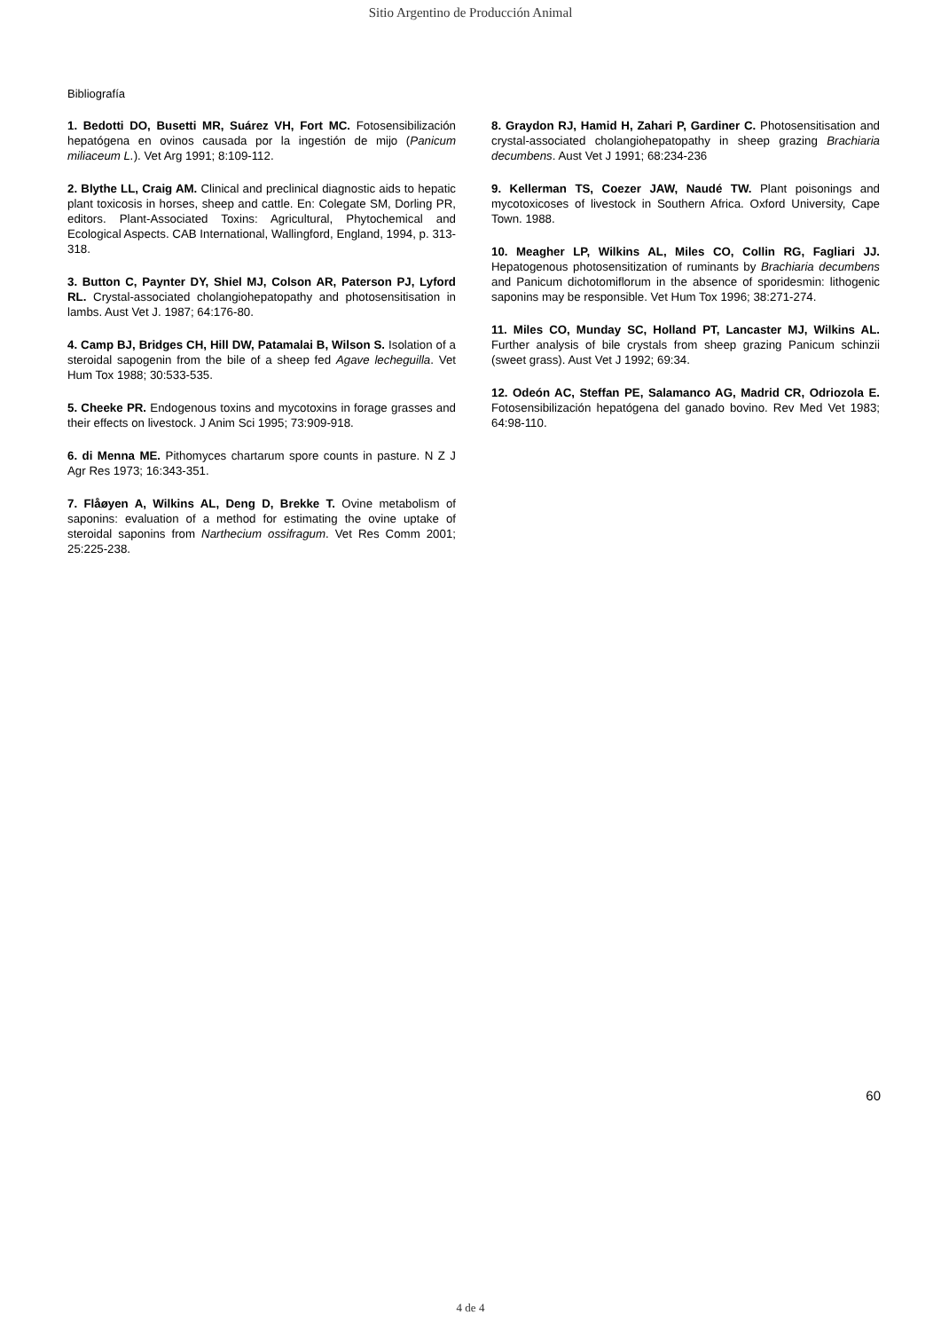Sitio Argentino de Producción Animal
Bibliografía
1. Bedotti DO, Busetti MR, Suárez VH, Fort MC. Fotosensibilización hepatógena en ovinos causada por la ingestión de mijo (Panicum miliaceum L.). Vet Arg 1991; 8:109-112.
2. Blythe LL, Craig AM. Clinical and preclinical diagnostic aids to hepatic plant toxicosis in horses, sheep and cattle. En: Colegate SM, Dorling PR, editors. Plant-Associated Toxins: Agricultural, Phytochemical and Ecological Aspects. CAB International, Wallingford, England, 1994, p. 313-318.
3. Button C, Paynter DY, Shiel MJ, Colson AR, Paterson PJ, Lyford RL. Crystal-associated cholangiohepatopathy and photosensitisation in lambs. Aust Vet J. 1987; 64:176-80.
4. Camp BJ, Bridges CH, Hill DW, Patamalai B, Wilson S. Isolation of a steroidal sapogenin from the bile of a sheep fed Agave lecheguilla. Vet Hum Tox 1988; 30:533-535.
5. Cheeke PR. Endogenous toxins and mycotoxins in forage grasses and their effects on livestock. J Anim Sci 1995; 73:909-918.
6. di Menna ME. Pithomyces chartarum spore counts in pasture. N Z J Agr Res 1973; 16:343-351.
7. Flåøyen A, Wilkins AL, Deng D, Brekke T. Ovine metabolism of saponins: evaluation of a method for estimating the ovine uptake of steroidal saponins from Narthecium ossifragum. Vet Res Comm 2001; 25:225-238.
8. Graydon RJ, Hamid H, Zahari P, Gardiner C. Photosensitisation and crystal-associated cholangiohepatopathy in sheep grazing Brachiaria decumbens. Aust Vet J 1991; 68:234-236
9. Kellerman TS, Coezer JAW, Naudé TW. Plant poisonings and mycotoxicoses of livestock in Southern Africa. Oxford University, Cape Town. 1988.
10. Meagher LP, Wilkins AL, Miles CO, Collin RG, Fagliari JJ. Hepatogenous photosensitization of ruminants by Brachiaria decumbens and Panicum dichotomiflorum in the absence of sporidesmin: lithogenic saponins may be responsible. Vet Hum Tox 1996; 38:271-274.
11. Miles CO, Munday SC, Holland PT, Lancaster MJ, Wilkins AL. Further analysis of bile crystals from sheep grazing Panicum schinzii (sweet grass). Aust Vet J 1992; 69:34.
12. Odeón AC, Steffan PE, Salamanco AG, Madrid CR, Odriozola E. Fotosensibilización hepatógena del ganado bovino. Rev Med Vet 1983; 64:98-110.
60
4 de 4